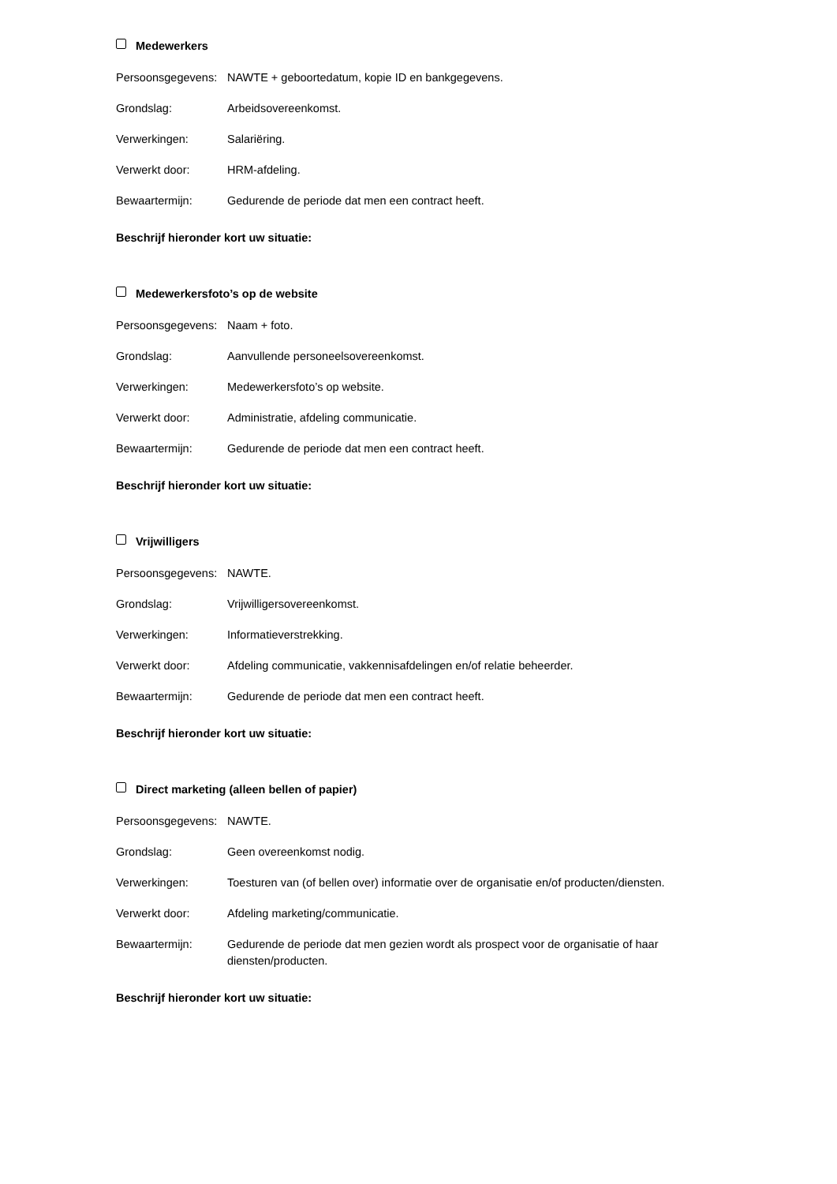Medewerkers
Persoonsgegevens:
NAWTE + geboortedatum, kopie ID en bankgegevens.
Grondslag: Arbeidsovereenkomst.
Verwerkingen: Salariëring.
Verwerkt door: HRM-afdeling.
Bewaartermijn: Gedurende de periode dat men een contract heeft.
Beschrijf hieronder kort uw situatie:
Medewerkersfoto’s op de website
Persoonsgegevens:
Naam + foto.
Grondslag: Aanvullende personeelsovereenkomst.
Verwerkingen: Medewerkersfoto’s op website.
Verwerkt door: Administratie, afdeling communicatie.
Bewaartermijn: Gedurende de periode dat men een contract heeft.
Beschrijf hieronder kort uw situatie:
Vrijwilligers
Persoonsgegevens:
NAWTE.
Grondslag: Vrijwilligersovereenkomst.
Verwerkingen: Informatieverstrekking.
Verwerkt door: Afdeling communicatie, vakkennisafdelingen en/of relatie beheerder.
Bewaartermijn: Gedurende de periode dat men een contract heeft.
Beschrijf hieronder kort uw situatie:
Direct marketing (alleen bellen of papier)
Persoonsgegevens:
NAWTE.
Grondslag: Geen overeenkomst nodig.
Verwerkingen: Toesturen van (of bellen over) informatie over de organisatie en/of producten/diensten.
Verwerkt door: Afdeling marketing/communicatie.
Bewaartermijn: Gedurende de periode dat men gezien wordt als prospect voor de organisatie of haar diensten/producten.
Beschrijf hieronder kort uw situatie: